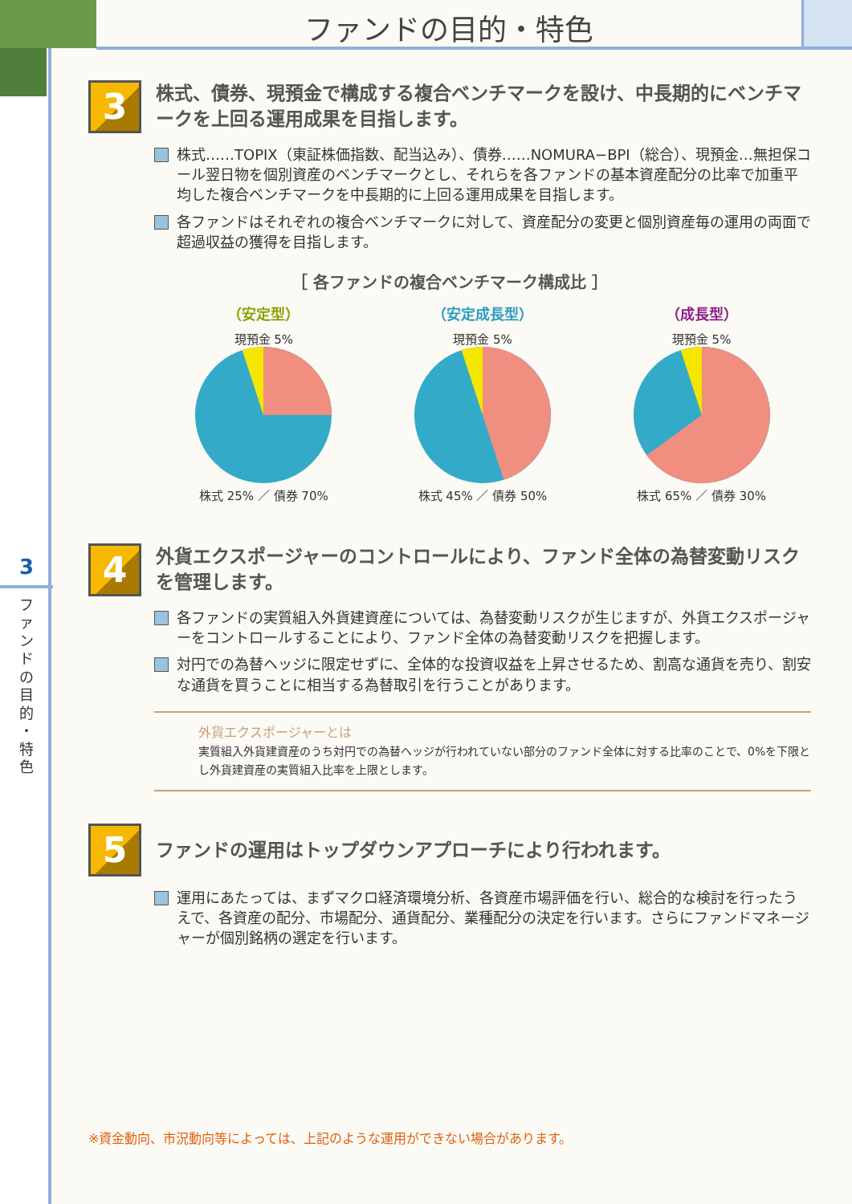ファンドの目的・特色
3
フ ァ ン ド の 目 的 ・ 特 色
3
株式、債券、現預金で構成する複合ベンチマークを設け、中長期的にベンチマークを上回る運用成果を目指します。
株式……TOPIX（東証株価指数、配当込み）、債券……NOMURA−BPI（総合）、現預金…無担保コール翌日物を個別資産のベンチマークとし、それらを各ファンドの基本資産配分の比率で加重平均した複合ベンチマークを中長期的に上回る運用成果を目指します。
各ファンドはそれぞれの複合ベンチマークに対して、資産配分の変更と個別資産毎の運用の両面で超過収益の獲得を目指します。
［ 各ファンドの複合ベンチマーク構成比 ］
（安定型）
現預金 5%
株式 25% ／ 債券 70%
（安定成長型）
現預金 5%
株式 45% ／ 債券 50%
（成長型）
現預金 5%
株式 65% ／ 債券 30%
4
外貨エクスポージャーのコントロールにより、ファンド全体の為替変動リスクを管理します。
各ファンドの実質組入外貨建資産については、為替変動リスクが生じますが、外貨エクスポージャーをコントロールすることにより、ファンド全体の為替変動リスクを把握します。
対円での為替ヘッジに限定せずに、全体的な投資収益を上昇させるため、割高な通貨を売り、割安な通貨を買うことに相当する為替取引を行うことがあります。
外貨エクスポージャーとは
実質組入外貨建資産のうち対円での為替ヘッジが行われていない部分のファンド全体に対する比率のことで、0%を下限とし外貨建資産の実質組入比率を上限とします。
5
ファンドの運用はトップダウンアプローチにより行われます。
運用にあたっては、まずマクロ経済環境分析、各資産市場評価を行い、総合的な検討を行ったうえで、各資産の配分、市場配分、通貨配分、業種配分の決定を行います。さらにファンドマネージャーが個別銘柄の選定を行います。
※資金動向、市況動向等によっては、上記のような運用ができない場合があります。